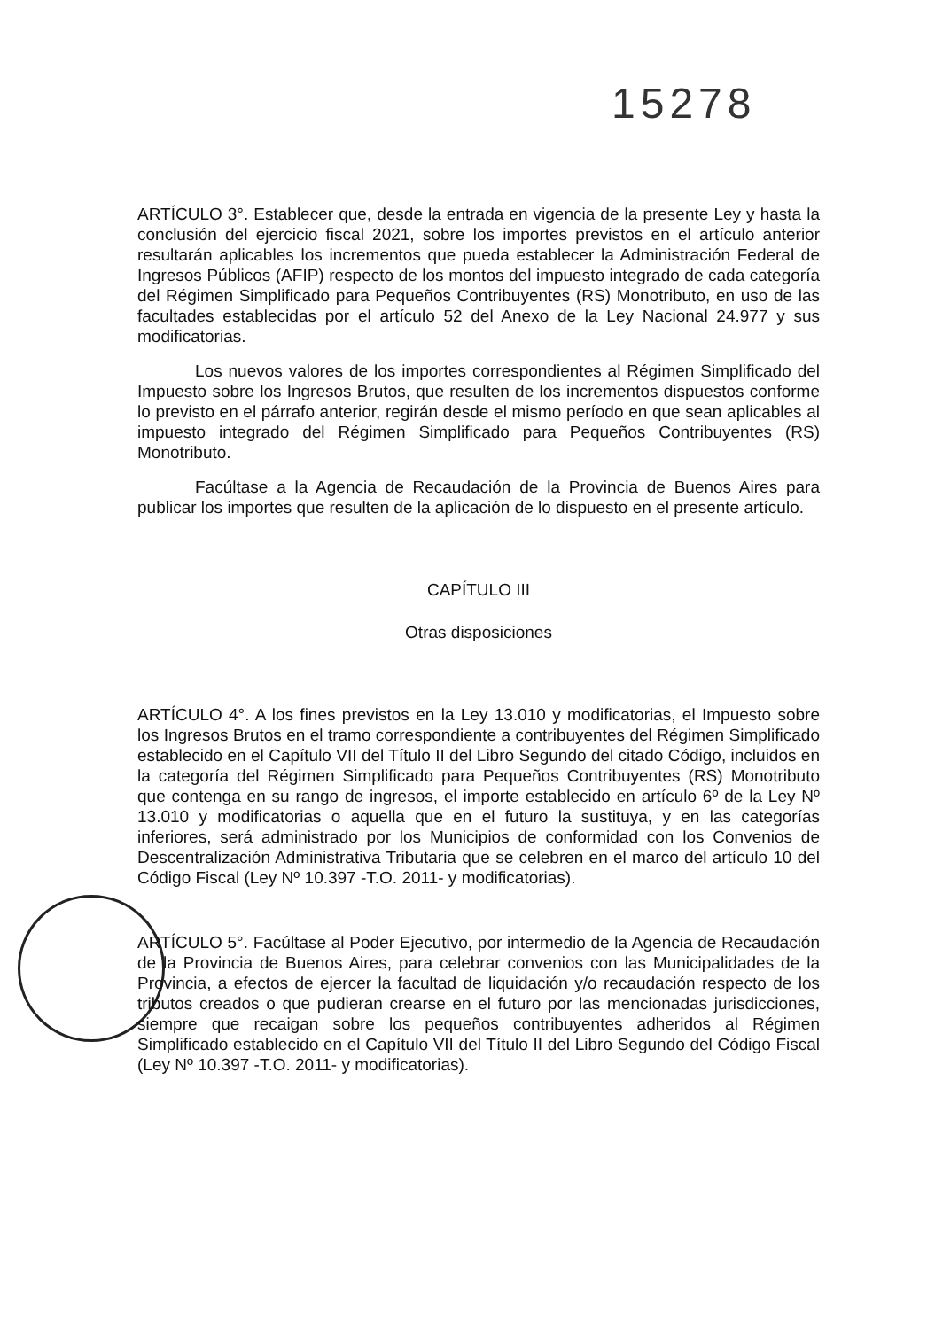15278
ARTÍCULO 3°. Establecer que, desde la entrada en vigencia de la presente Ley y hasta la conclusión del ejercicio fiscal 2021, sobre los importes previstos en el artículo anterior resultarán aplicables los incrementos que pueda establecer la Administración Federal de Ingresos Públicos (AFIP) respecto de los montos del impuesto integrado de cada categoría del Régimen Simplificado para Pequeños Contribuyentes (RS) Monotributo, en uso de las facultades establecidas por el artículo 52 del Anexo de la Ley Nacional 24.977 y sus modificatorias.
Los nuevos valores de los importes correspondientes al Régimen Simplificado del Impuesto sobre los Ingresos Brutos, que resulten de los incrementos dispuestos conforme lo previsto en el párrafo anterior, regirán desde el mismo período en que sean aplicables al impuesto integrado del Régimen Simplificado para Pequeños Contribuyentes (RS) Monotributo.
Facúltase a la Agencia de Recaudación de la Provincia de Buenos Aires para publicar los importes que resulten de la aplicación de lo dispuesto en el presente artículo.
CAPÍTULO III
Otras disposiciones
ARTÍCULO 4°. A los fines previstos en la Ley 13.010 y modificatorias, el Impuesto sobre los Ingresos Brutos en el tramo correspondiente a contribuyentes del Régimen Simplificado establecido en el Capítulo VII del Título II del Libro Segundo del citado Código, incluidos en la categoría del Régimen Simplificado para Pequeños Contribuyentes (RS) Monotributo que contenga en su rango de ingresos, el importe establecido en artículo 6º de la Ley Nº 13.010 y modificatorias o aquella que en el futuro la sustituya, y en las categorías inferiores, será administrado por los Municipios de conformidad con los Convenios de Descentralización Administrativa Tributaria que se celebren en el marco del artículo 10 del Código Fiscal (Ley Nº 10.397 -T.O. 2011- y modificatorias).
ARTÍCULO 5°. Facúltase al Poder Ejecutivo, por intermedio de la Agencia de Recaudación de la Provincia de Buenos Aires, para celebrar convenios con las Municipalidades de la Provincia, a efectos de ejercer la facultad de liquidación y/o recaudación respecto de los tributos creados o que pudieran crearse en el futuro por las mencionadas jurisdicciones, siempre que recaigan sobre los pequeños contribuyentes adheridos al Régimen Simplificado establecido en el Capítulo VII del Título II del Libro Segundo del Código Fiscal (Ley Nº 10.397 -T.O. 2011- y modificatorias).